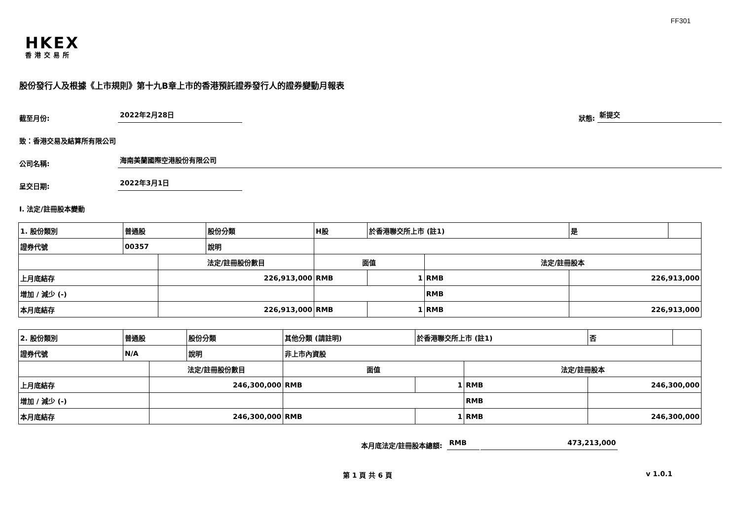FF301
HKEX
香港交易所
股份發行人及根據《上市規則》第十九B章上市的香港預託證券發行人的證券變動月報表
截至月份: 2022年2月28日 狀態: 新提交
致：香港交易及結算所有限公司
公司名稱: 海南美蘭國際空港股份有限公司
呈交日期: 2022年3月1日
I. 法定/註冊股本變動
| 1. 股份類別 | 普通股 | | 股份分類 | H股 | | 於香港聯交所上市 (註1) | | 是 | |
| 證券代號 | 00357 | | 說明 | | | | | | |
| | | 法定/註冊股份數目 | | | 面值 | | 法定/註冊股本 | | |
| 上月底結存 | | 226,913,000 | | | RMB | 1 | RMB | 226,913,000 | |
| 增加 / 減少 (-) | | | | | | | RMB | | |
| 本月底結存 | | 226,913,000 | | | RMB | 1 | RMB | 226,913,000 | |
| 2. 股份類別 | 普通股 | | 股份分類 | 其他分類 (請註明) | | 於香港聯交所上市 (註1) | | 否 | |
| 證券代號 | N/A | | 說明 | 非上市內資股 | | | | | |
| | | 法定/註冊股份數目 | | | 面值 | | 法定/註冊股本 | | |
| 上月底結存 | | 246,300,000 | | | RMB | 1 | RMB | 246,300,000 | |
| 增加 / 減少 (-) | | | | | | | RMB | | |
| 本月底結存 | | 246,300,000 | | | RMB | 1 | RMB | 246,300,000 | |
本月底法定/註冊股本總額: RMB 473,213,000
第 1 頁 共 6 頁 v 1.0.1